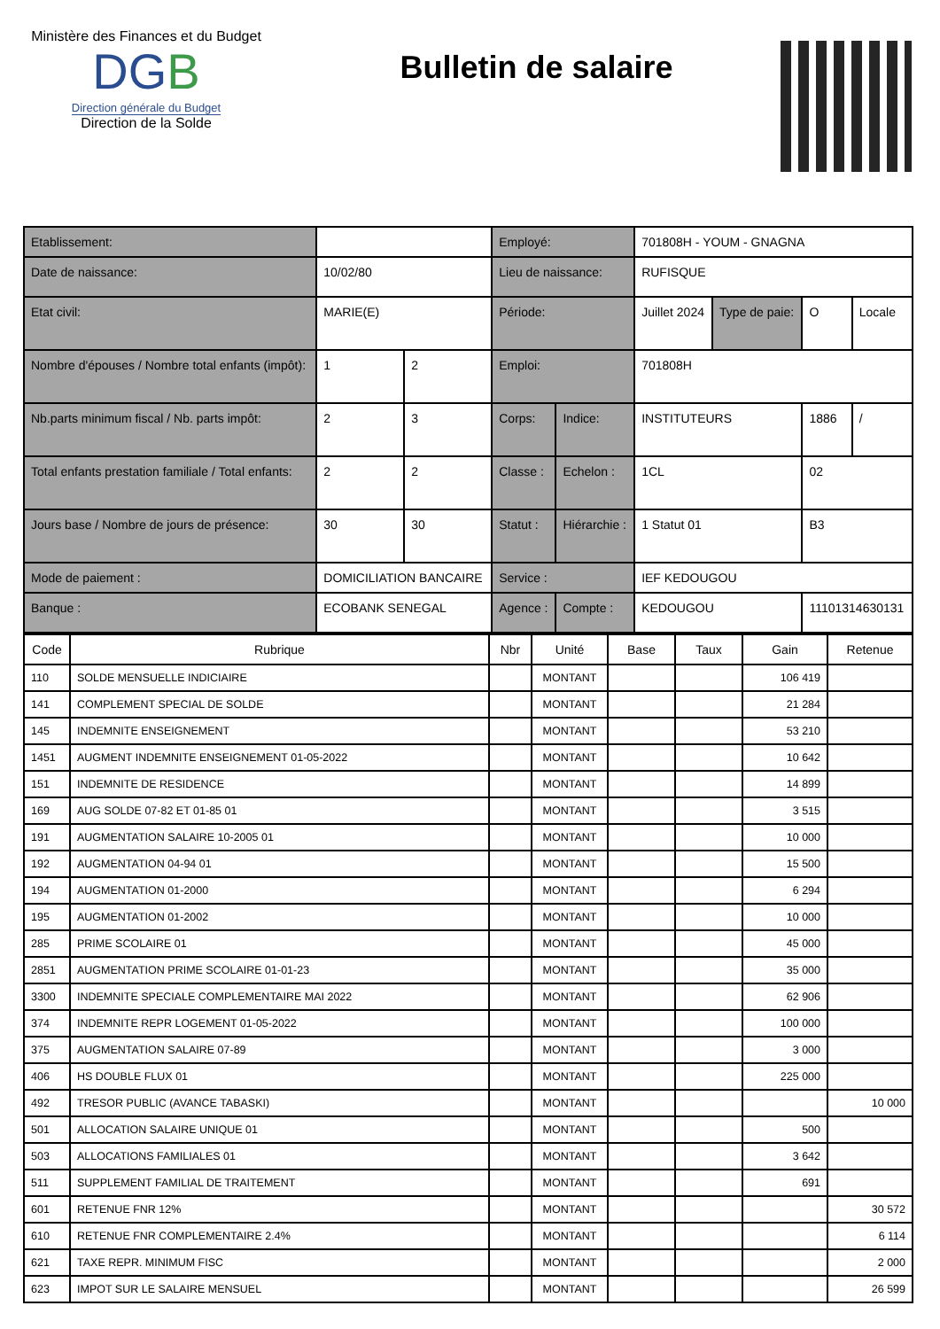Ministère des Finances et du Budget
DGB
Direction générale du Budget
Direction de la Solde
Bulletin de salaire
| Etablissement: | | | Employé: | | 701808H - YOUM - GNAGNA | | | |
| Date de naissance: | 10/02/80 | | Lieu de naissance: | | RUFISQUE | | | |
| Etat civil: | MARIE(E) | | Période: | | Juillet 2024 | Type de paie: | O | Locale |
| Nombre d'épouses / Nombre total enfants (impôt): | 1 | 2 | Emploi: | | 701808H | | | |
| Nb.parts minimum fiscal / Nb. parts impôt: | 2 | 3 | Corps: | Indice: | INSTITUTEURS | | 1886 | / |
| Total enfants prestation familiale / Total enfants: | 2 | 2 | Classe : | Echelon : | 1CL | | 02 | |
| Jours base / Nombre de jours de présence: | 30 | 30 | Statut : | Hiérarchie : | 1 Statut 01 | | B3 | |
| Mode de paiement : | DOMICILIATION BANCAIRE | | Service : | | IEF KEDOUGOU | | | |
| Banque : | ECOBANK SENEGAL | | Agence : | Compte : | KEDOUGOU | | 11101314630131 | |
| Code | Rubrique | Nbr | Unité | Base | Taux | Gain | Retenue |
| --- | --- | --- | --- | --- | --- | --- | --- |
| 110 | SOLDE MENSUELLE INDICIAIRE | | MONTANT | | | 106 419 | |
| 141 | COMPLEMENT SPECIAL DE SOLDE | | MONTANT | | | 21 284 | |
| 145 | INDEMNITE ENSEIGNEMENT | | MONTANT | | | 53 210 | |
| 1451 | AUGMENT INDEMNITE ENSEIGNEMENT 01-05-2022 | | MONTANT | | | 10 642 | |
| 151 | INDEMNITE DE RESIDENCE | | MONTANT | | | 14 899 | |
| 169 | AUG SOLDE 07-82 ET 01-85 01 | | MONTANT | | | 3 515 | |
| 191 | AUGMENTATION SALAIRE 10-2005 01 | | MONTANT | | | 10 000 | |
| 192 | AUGMENTATION 04-94 01 | | MONTANT | | | 15 500 | |
| 194 | AUGMENTATION 01-2000 | | MONTANT | | | 6 294 | |
| 195 | AUGMENTATION 01-2002 | | MONTANT | | | 10 000 | |
| 285 | PRIME SCOLAIRE 01 | | MONTANT | | | 45 000 | |
| 2851 | AUGMENTATION PRIME SCOLAIRE 01-01-23 | | MONTANT | | | 35 000 | |
| 3300 | INDEMNITE SPECIALE COMPLEMENTAIRE MAI 2022 | | MONTANT | | | 62 906 | |
| 374 | INDEMNITE REPR LOGEMENT 01-05-2022 | | MONTANT | | | 100 000 | |
| 375 | AUGMENTATION SALAIRE 07-89 | | MONTANT | | | 3 000 | |
| 406 | HS DOUBLE FLUX 01 | | MONTANT | | | 225 000 | |
| 492 | TRESOR PUBLIC (AVANCE TABASKI) | | MONTANT | | | | 10 000 |
| 501 | ALLOCATION SALAIRE UNIQUE 01 | | MONTANT | | | 500 | |
| 503 | ALLOCATIONS FAMILIALES 01 | | MONTANT | | | 3 642 | |
| 511 | SUPPLEMENT FAMILIAL DE TRAITEMENT | | MONTANT | | | 691 | |
| 601 | RETENUE FNR 12% | | MONTANT | | | | 30 572 |
| 610 | RETENUE FNR COMPLEMENTAIRE 2.4% | | MONTANT | | | | 6 114 |
| 621 | TAXE REPR. MINIMUM FISC | | MONTANT | | | | 2 000 |
| 623 | IMPOT SUR LE SALAIRE MENSUEL | | MONTANT | | | | 26 599 |